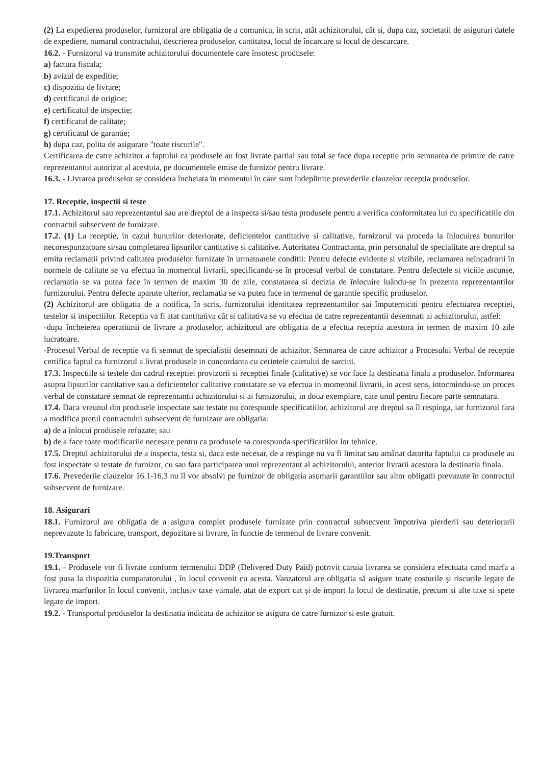(2) La expedierea produselor, furnizorul are obligatia de a comunica, în scris, atât achizitorului, cât si, dupa caz, societatii de asigurari datele de expediere, numarul contractului, descrierea produselor, cantitatea, locul de încarcare si locul de descarcare.
16.2. - Furnizorul va transmite achizitorului documentele care însotesc produsele:
a) factura fiscala;
b) avizul de expeditie;
c) dispozitia de livrare;
d) certificatul de origine;
e) certificatul de inspectie;
f) certificatul de calitate;
g) certificatul de garantie;
h) dupa caz, polita de asigurare "toate riscurile".
Certificarea de catre achizitor a faptului ca produsele au fost livrate partial sau total se face dupa receptie prin semnarea de primire de catre reprezentantul autorizat al acestuia, pe documentele emise de furnizor pentru livrare.
16.3. - Livrarea produselor se considera încheiata în momentul în care sunt îndeplinite prevederile clauzelor receptia produselor.
17. Receptie, inspectii si teste
17.1. Achizitorul sau reprezentantul sau are dreptul de a inspecta si/sau testa produsele pentru a verifica conformitatea lui cu specificatiile din contractul subsecvent de furnizare.
17.2. (1) La receptie, în cazul bunurilor deteriorate, deficientelor cantitative si calitative, furnizorul va proceda la înlocuirea bunurilor necorespunzatoare si/sau completarea lipsurilor cantitative si calitative. Autoritatea Contractanta, prin personalul de specialitate are dreptul sa emita reclamatii privind calitatea produselor furnizate în urmatoarele conditii: Pentru defecte evidente si vizibile, reclamarea neîncadrarii în normele de calitate se va efectua în momentul livrarii, specificandu-se în procesul verbal de constatare. Pentru defectele si viciile ascunse, reclamatia se va putea face în termen de maxim 30 de zile, constatarea si decizia de înlocuire luându-se în prezenta reprezentantilor furnizorului. Pentru defecte aparute ulterior, reclamatia se va putea face in termenul de garantie specific produselor.
(2) Achizitorul are obligatia de a notifica, în scris, furnizorului identitatea reprezentantilor sai împuterniciti pentru efectuarea receptiei, testelor si inspectiilor. Receptia va fi atat cantitativa cât si calitativa se va efectua de catre reprezentantii desemnati ai achizitorului, astfel:
-dupa încheierea operatiunii de livrare a produselor, achizitorul are obligatia de a efectua receptia acestora in termen de maxim 10 zile lucratoare.
-Procesul Verbal de receptie va fi semnat de specialistii desemnati de achizitor. Semnarea de catre achizitor a Procesului Verbal de receptie certifica faptul ca furnizorul a livrat produsele in concordanta cu cerintele caietului de sarcini.
17.3. Inspectiile si testele din cadrul receptiei provizorii si receptiei finale (calitative) se vor face la destinatia finala a produselor. Informarea asupra lipsurilor cantitative sau a deficientelor calitative constatate se va efectua in momentul livrarii, in acest sens, intocmindu-se un proces verbal de constatare semnat de reprezentantii achizitorului si ai furnizorului, in doua exemplare, cate unul pentru fiecare parte semnatara.
17.4. Daca vreunul din produsele inspectate sau testate nu corespunde specificatiilor, achizitorul are dreptul sa îl respinga, iar furnizorul fara a modifica pretul contractului subsecvent de furnizare are obligatia:
a) de a înlocui produsele refuzate; sau
b) de a face toate modificarile necesare pentru ca produsele sa corespunda specificatiilor lor tehnice.
17.5. Dreptul achizitorului de a inspecta, testa si, daca este necesar, de a respinge nu va fi limitat sau amânat datorita faptului ca produsele au fost inspectate si testate de furnizor, cu sau fara participarea unui reprezentant al achizitorului, anterior livrarii acestora la destinatia finala.
17.6. Prevederile clauzelor 16.1-16.3 nu îl vor absolvi pe furnizor de obligatia asumarii garantiilor sau altor obligatii prevazute în contractul subsecvent de furnizare.
18. Asigurari
18.1. Furnizorul are obligatia de a asigura complet produsele furnizate prin contractul subsecvent împotriva pierderii sau deteriorarii neprevazute la fabricare, transport, depozitare si livrare, în functie de termenul de livrare convenit.
19.Transport
19.1. - Produsele vor fi livrate conform termenului DDP (Delivered Duty Paid) potrivit caruia livrarea se considera efectuata cand marfa a fost pusa la dispozitia cumparatorului , în locul convenit cu acesta. Vanzatorul are obligatia să asigure toate costurile şi riscurile legate de livrarea marfurilor în locul convenit, inclusiv taxe vamale, atat de export cat şi de import la locul de destinatie, precum si alte taxe si spete legate de import.
19.2. - Transportul produselor la destinatia indicata de achizitor se asigura de catre furnizor si este gratuit.